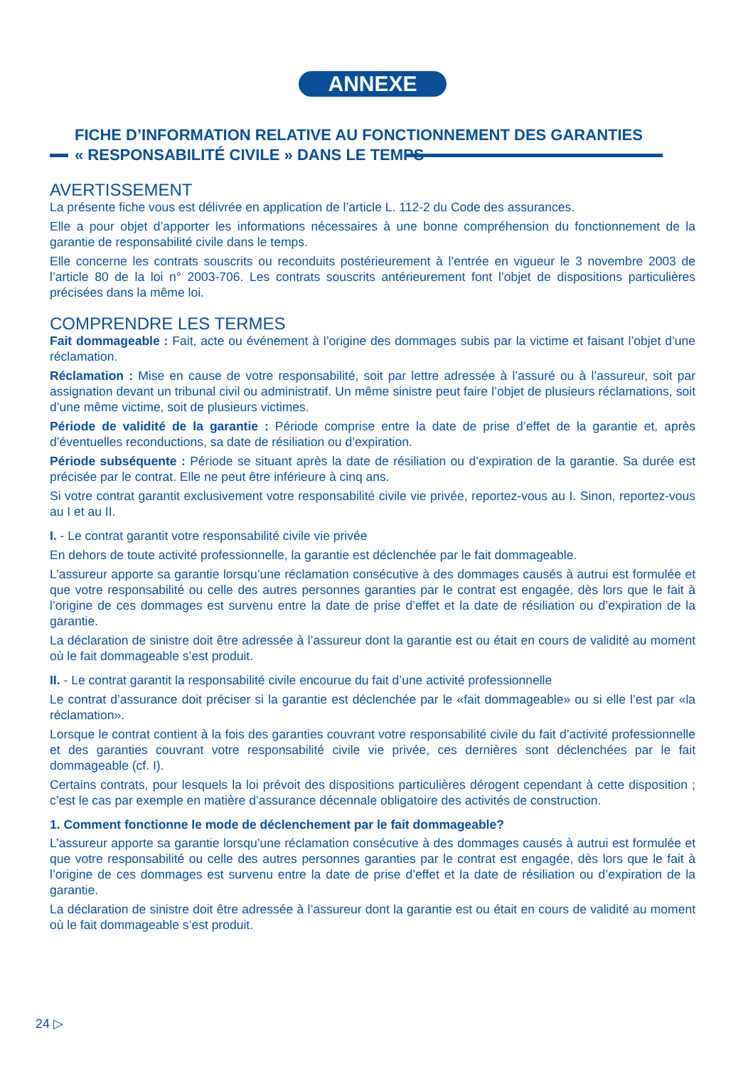ANNEXE
FICHE D’INFORMATION RELATIVE AU FONCTIONNEMENT DES GARANTIES
« RESPONSABILITÉ CIVILE » DANS LE TEMPS
AVERTISSEMENT
La présente fiche vous est délivrée en application de l’article L. 112-2 du Code des assurances.
Elle a pour objet d’apporter les informations nécessaires à une bonne compréhension du fonctionnement de la garantie de responsabilité civile dans le temps.
Elle concerne les contrats souscrits ou reconduits postérieurement à l’entrée en vigueur le 3 novembre 2003 de l’article 80 de la loi n° 2003-706. Les contrats souscrits antérieurement font l’objet de dispositions particulières précisées dans la même loi.
COMPRENDRE LES TERMES
Fait dommageable : Fait, acte ou événement à l’origine des dommages subis par la victime et faisant l’objet d’une réclamation.
Réclamation : Mise en cause de votre responsabilité, soit par lettre adressée à l’assuré ou à l’assureur, soit par assignation devant un tribunal civil ou administratif. Un même sinistre peut faire l’objet de plusieurs réclamations, soit d’une même victime, soit de plusieurs victimes.
Période de validité de la garantie : Période comprise entre la date de prise d’effet de la garantie et, après d’éventuelles reconductions, sa date de résiliation ou d’expiration.
Période subséquente : Période se situant après la date de résiliation ou d’expiration de la garantie. Sa durée est précisée par le contrat. Elle ne peut être inférieure à cinq ans.
Si votre contrat garantit exclusivement votre responsabilité civile vie privée, reportez-vous au I. Sinon, reportez-vous au I et au II.
I. - Le contrat garantit votre responsabilité civile vie privée
En dehors de toute activité professionnelle, la garantie est déclenchée par le fait dommageable.
L’assureur apporte sa garantie lorsqu’une réclamation consécutive à des dommages causés à autrui est formulée et que votre responsabilité ou celle des autres personnes garanties par le contrat est engagée, dès lors que le fait à l’origine de ces dommages est survenu entre la date de prise d’effet et la date de résiliation ou d’expiration de la garantie.
La déclaration de sinistre doit être adressée à l’assureur dont la garantie est ou était en cours de validité au moment où le fait dommageable s’est produit.
II. - Le contrat garantit la responsabilité civile encourue du fait d’une activité professionnelle
Le contrat d’assurance doit préciser si la garantie est déclenchée par le «fait dommageable» ou si elle l’est par «la réclamation».
Lorsque le contrat contient à la fois des garanties couvrant votre responsabilité civile du fait d’activité professionnelle et des garanties couvrant votre responsabilité civile vie privée, ces dernières sont déclenchées par le fait dommageable (cf. I).
Certains contrats, pour lesquels la loi prévoit des dispositions particulières dérogent cependant à cette disposition ; c’est le cas par exemple en matière d’assurance décennale obligatoire des activités de construction.
1. Comment fonctionne le mode de déclenchement par le fait dommageable?
L’assureur apporte sa garantie lorsqu’une réclamation consécutive à des dommages causés à autrui est formulée et que votre responsabilité ou celle des autres personnes garanties par le contrat est engagée, dès lors que le fait à l’origine de ces dommages est survenu entre la date de prise d’effet et la date de résiliation ou d’expiration de la garantie.
La déclaration de sinistre doit être adressée à l’assureur dont la garantie est ou était en cours de validité au moment où le fait dommageable s’est produit.
24 ▷